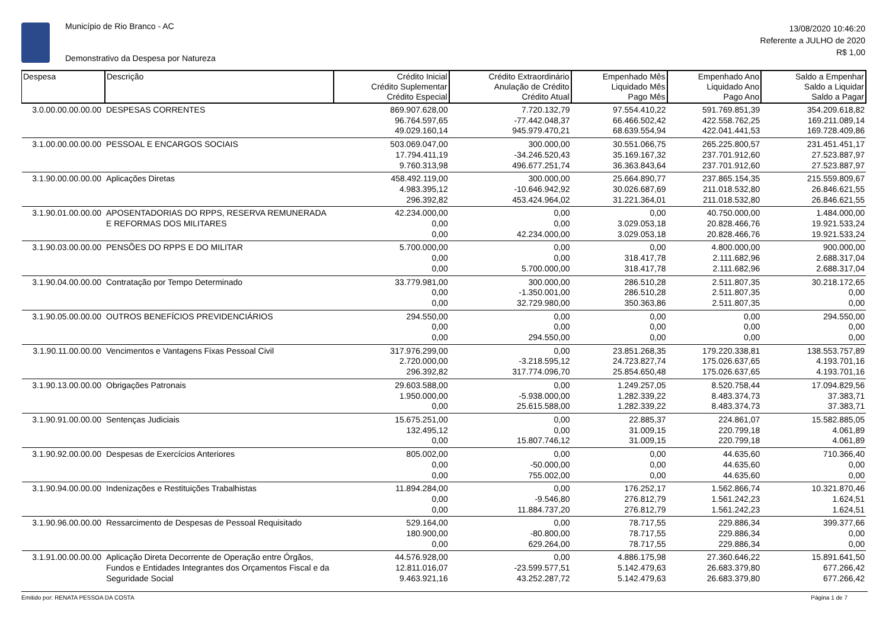Município de Rio Branco - AC
Demonstrativo da Despesa por Natureza
13/08/2020 10:46:20
Referente a JULHO de 2020
R$ 1,00
| Despesa | Descrição | Crédito Inicial Crédito Suplementar Crédito Especial | Crédito Extraordinário Anulação de Crédito Crédito Atual | Empenhado Mês Liquidado Mês Pago Mês | Empenhado Ano Liquidado Ano Pago Ano | Saldo a Empenhar Saldo a Liquidar Saldo a Pagar |
| --- | --- | --- | --- | --- | --- | --- |
| 3.0.00.00.00.00.00 | DESPESAS CORRENTES | 869.907.628,00 96.764.597,65 49.029.160,14 | 7.720.132,79 -77.442.048,37 945.979.470,21 | 97.554.410,22 66.466.502,42 68.639.554,94 | 591.769.851,39 422.558.762,25 422.041.441,53 | 354.209.618,82 169.211.089,14 169.728.409,86 |
| 3.1.00.00.00.00.00 | PESSOAL E ENCARGOS SOCIAIS | 503.069.047,00 17.794.411,19 9.760.313,98 | 300.000,00 -34.246.520,43 496.677.251,74 | 30.551.066,75 35.169.167,32 36.363.843,64 | 265.225.800,57 237.701.912,60 237.701.912,60 | 231.451.451,17 27.523.887,97 27.523.887,97 |
| 3.1.90.00.00.00.00 | Aplicações Diretas | 458.492.119,00 4.983.395,12 296.392,82 | 300.000,00 -10.646.942,92 453.424.964,02 | 25.664.890,77 30.026.687,69 31.221.364,01 | 237.865.154,35 211.018.532,80 211.018.532,80 | 215.559.809,67 26.846.621,55 26.846.621,55 |
| 3.1.90.01.00.00.00 | APOSENTADORIAS DO RPPS, RESERVA REMUNERADA E REFORMAS DOS MILITARES | 42.234.000,00 0,00 0,00 | 0,00 0,00 42.234.000,00 | 0,00 3.029.053,18 3.029.053,18 | 40.750.000,00 20.828.466,76 20.828.466,76 | 1.484.000,00 19.921.533,24 19.921.533,24 |
| 3.1.90.03.00.00.00 | PENSÕES DO RPPS E DO MILITAR | 5.700.000,00 0,00 0,00 | 0,00 0,00 5.700.000,00 | 0,00 318.417,78 318.417,78 | 4.800.000,00 2.111.682,96 2.111.682,96 | 900.000,00 2.688.317,04 2.688.317,04 |
| 3.1.90.04.00.00.00 | Contratação por Tempo Determinado | 33.779.981,00 0,00 0,00 | 300.000,00 -1.350.001,00 32.729.980,00 | 286.510,28 286.510,28 350.363,86 | 2.511.807,35 2.511.807,35 2.511.807,35 | 30.218.172,65 0,00 0,00 |
| 3.1.90.05.00.00.00 | OUTROS BENEFÍCIOS PREVIDENCIÁRIOS | 294.550,00 0,00 0,00 | 0,00 0,00 294.550,00 | 0,00 0,00 0,00 | 0,00 0,00 0,00 | 294.550,00 0,00 0,00 |
| 3.1.90.11.00.00.00 | Vencimentos e Vantagens Fixas Pessoal Civil | 317.976.299,00 2.720.000,00 296.392,82 | 0,00 -3.218.595,12 317.774.096,70 | 23.851.268,35 24.723.827,74 25.854.650,48 | 179.220.338,81 175.026.637,65 175.026.637,65 | 138.553.757,89 4.193.701,16 4.193.701,16 |
| 3.1.90.13.00.00.00 | Obrigações Patronais | 29.603.588,00 1.950.000,00 0,00 | 0,00 -5.938.000,00 25.615.588,00 | 1.249.257,05 1.282.339,22 1.282.339,22 | 8.520.758,44 8.483.374,73 8.483.374,73 | 17.094.829,56 37.383,71 37.383,71 |
| 3.1.90.91.00.00.00 | Sentenças Judiciais | 15.675.251,00 132.495,12 0,00 | 0,00 0,00 15.807.746,12 | 22.885,37 31.009,15 31.009,15 | 224.861,07 220.799,18 220.799,18 | 15.582.885,05 4.061,89 4.061,89 |
| 3.1.90.92.00.00.00 | Despesas de Exercícios Anteriores | 805.002,00 0,00 0,00 | 0,00 -50.000,00 755.002,00 | 0,00 0,00 0,00 | 44.635,60 44.635,60 44.635,60 | 710.366,40 0,00 0,00 |
| 3.1.90.94.00.00.00 | Indenizações e Restituições Trabalhistas | 11.894.284,00 0,00 0,00 | 0,00 -9.546,80 11.884.737,20 | 176.252,17 276.812,79 276.812,79 | 1.562.866,74 1.561.242,23 1.561.242,23 | 10.321.870,46 1.624,51 1.624,51 |
| 3.1.90.96.00.00.00 | Ressarcimento de Despesas de Pessoal Requisitado | 529.164,00 180.900,00 0,00 | 0,00 -80.800,00 629.264,00 | 78.717,55 78.717,55 78.717,55 | 229.886,34 229.886,34 229.886,34 | 399.377,66 0,00 0,00 |
| 3.1.91.00.00.00.00 | Aplicação Direta Decorrente de Operação entre Órgãos, Fundos e Entidades Integrantes dos Orçamentos Fiscal e da Seguridade Social | 44.576.928,00 12.811.016,07 9.463.921,16 | 0,00 -23.599.577,51 43.252.287,72 | 4.886.175,98 5.142.479,63 5.142.479,63 | 27.360.646,22 26.683.379,80 26.683.379,80 | 15.891.641,50 677.266,42 677.266,42 |
Emitido por: RENATA PESSOA DA COSTA Página 1 de 7